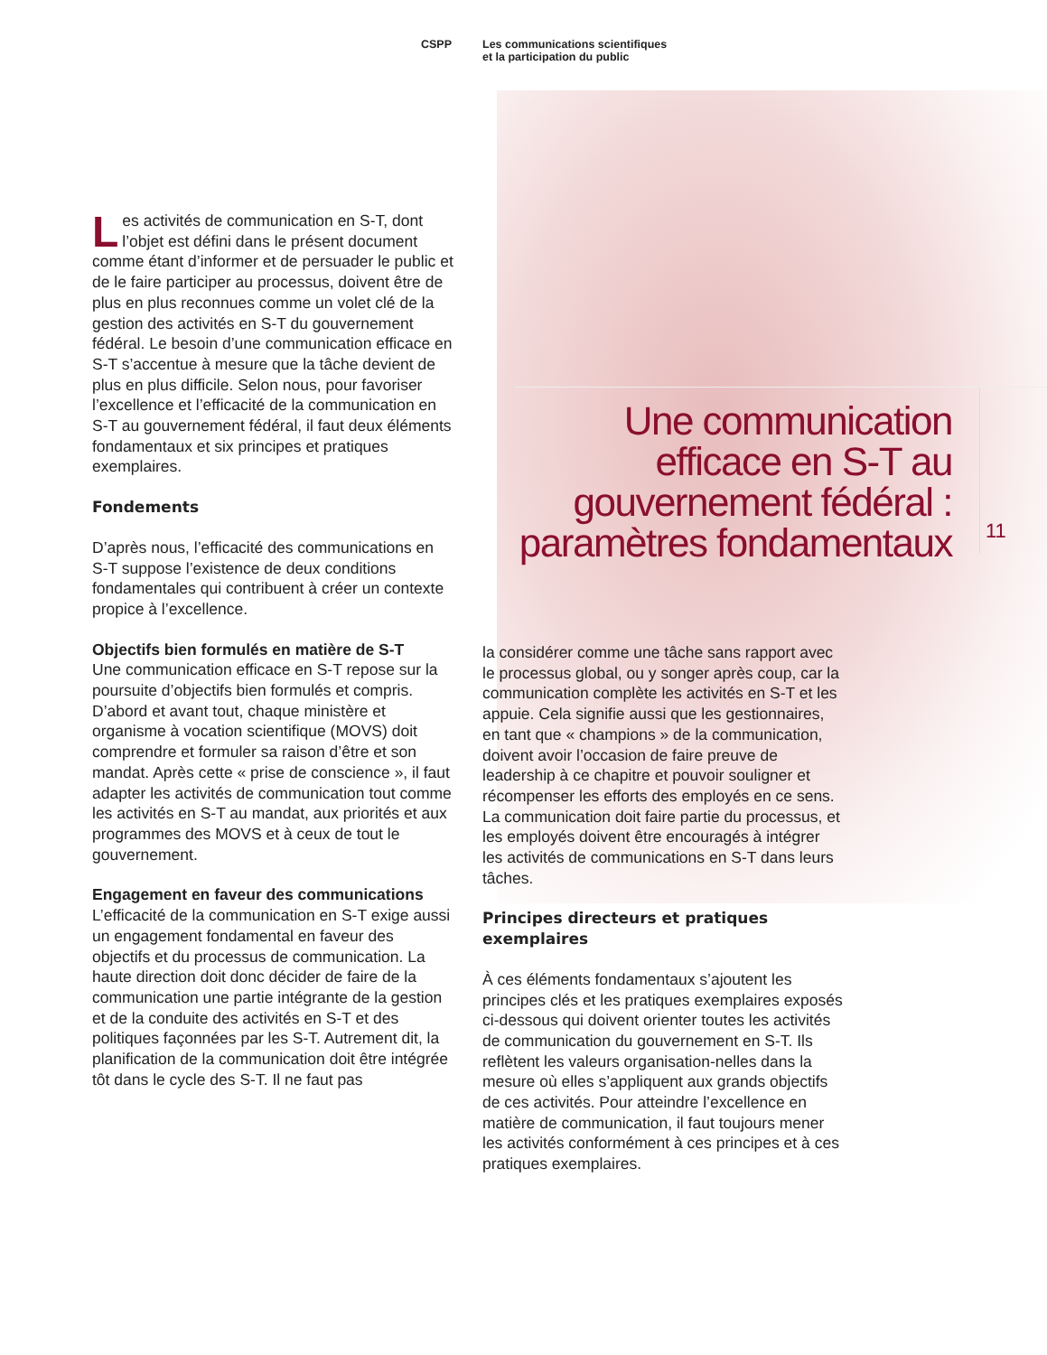CSPP Les communications scientifiques
et la participation du public
Une communication
efficace en S-T au
gouvernement fédéral :
paramètres fondamentaux
11
Les activités de communication en S-T, dont l’objet est défini dans le présent document comme étant d’informer et de persuader le public et de le faire participer au processus, doivent être de plus en plus reconnues comme un volet clé de la gestion des activités en S-T du gouvernement fédéral. Le besoin d’une communication efficace en S-T s’accentue à mesure que la tâche devient de plus en plus difficile. Selon nous, pour favoriser l’excellence et l’efficacité de la communication en S-T au gouvernement fédéral, il faut deux éléments fondamentaux et six principes et pratiques exemplaires.
Fondements
D’après nous, l’efficacité des communications en S-T suppose l’existence de deux conditions fondamentales qui contribuent à créer un contexte propice à l’excellence.
Objectifs bien formulés en matière de S-T
Une communication efficace en S-T repose sur la poursuite d’objectifs bien formulés et compris. D’abord et avant tout, chaque ministère et organisme à vocation scientifique (MOVS) doit comprendre et formuler sa raison d’être et son mandat. Après cette « prise de conscience », il faut adapter les activités de communication tout comme les activités en S-T au mandat, aux priorités et aux programmes des MOVS et à ceux de tout le gouvernement.
Engagement en faveur des communications
L’efficacité de la communication en S-T exige aussi un engagement fondamental en faveur des objectifs et du processus de communication. La haute direction doit donc décider de faire de la communication une partie intégrante de la gestion et de la conduite des activités en S-T et des politiques façonnées par les S-T. Autrement dit, la planification de la communication doit être intégrée tôt dans le cycle des S-T. Il ne faut pas
la considérer comme une tâche sans rapport avec le processus global, ou y songer après coup, car la communication complète les activités en S-T et les appuie. Cela signifie aussi que les gestionnaires, en tant que « champions » de la communication, doivent avoir l’occasion de faire preuve de leadership à ce chapitre et pouvoir souligner et récompenser les efforts des employés en ce sens. La communication doit faire partie du processus, et les employés doivent être encouragés à intégrer les activités de communications en S-T dans leurs tâches.
Principes directeurs et pratiques exemplaires
À ces éléments fondamentaux s’ajoutent les principes clés et les pratiques exemplaires exposés ci-dessous qui doivent orienter toutes les activités de communication du gouvernement en S-T. Ils reflètent les valeurs organisation-nelles dans la mesure où elles s’appliquent aux grands objectifs de ces activités. Pour atteindre l’excellence en matière de communication, il faut toujours mener les activités conformément à ces principes et à ces pratiques exemplaires.